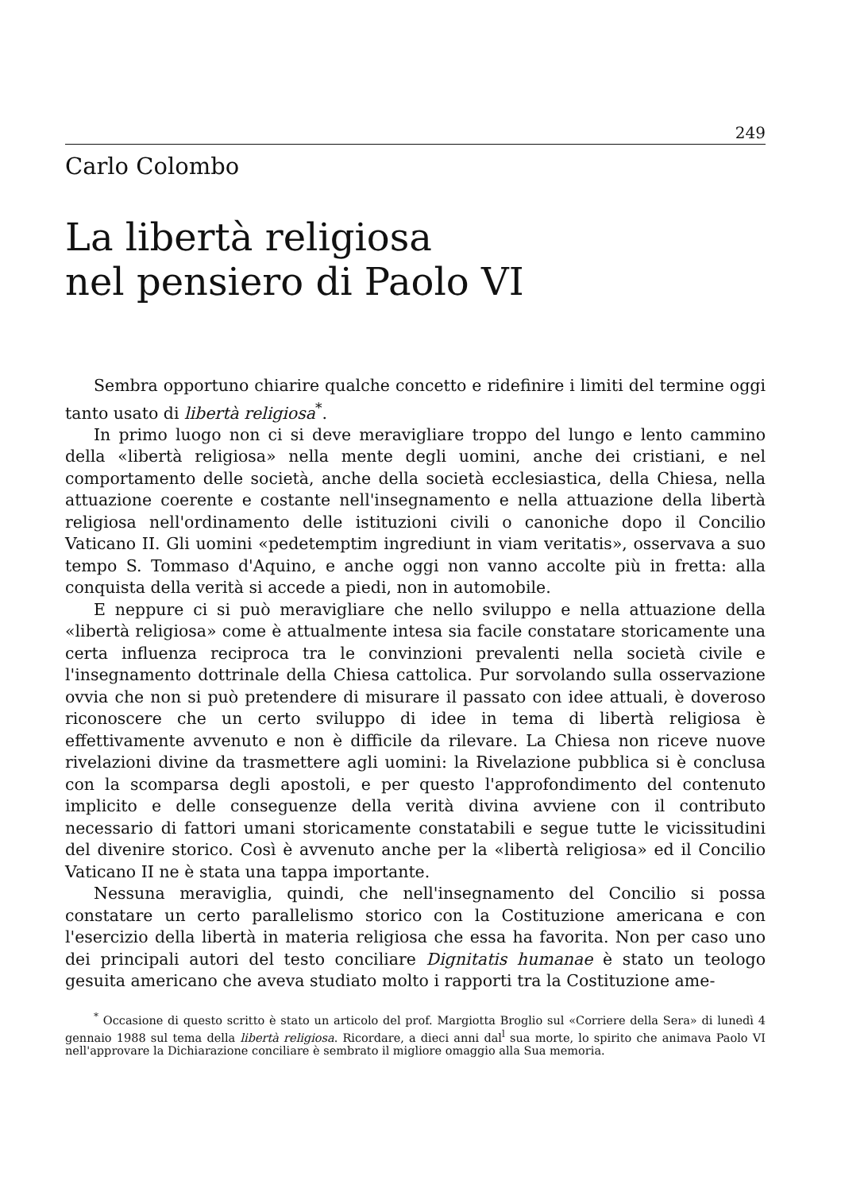249
Carlo Colombo
La libertà religiosa
nel pensiero di Paolo VI
Sembra opportuno chiarire qualche concetto e ridefinire i limiti del termine oggi tanto usato di libertà religiosa<sup>*</sup>.
In primo luogo non ci si deve meravigliare troppo del lungo e lento cammino della «libertà religiosa» nella mente degli uomini, anche dei cristiani, e nel comportamento delle società, anche della società ecclesiastica, della Chiesa, nella attuazione coerente e costante nell'insegnamento e nella attuazione della libertà religiosa nell'ordinamento delle istituzioni civili o canoniche dopo il Concilio Vaticano II. Gli uomini «pedetemptim ingrediunt in viam veritatis», osservava a suo tempo S. Tommaso d'Aquino, e anche oggi non vanno accolte più in fretta: alla conquista della verità si accede a piedi, non in automobile.
E neppure ci si può meravigliare che nello sviluppo e nella attuazione della «libertà religiosa» come è attualmente intesa sia facile constatare storicamente una certa influenza reciproca tra le convinzioni prevalenti nella società civile e l'insegnamento dottrinale della Chiesa cattolica. Pur sorvolando sulla osservazione ovvia che non si può pretendere di misurare il passato con idee attuali, è doveroso riconoscere che un certo sviluppo di idee in tema di libertà religiosa è effettivamente avvenuto e non è difficile da rilevare. La Chiesa non riceve nuove rivelazioni divine da trasmettere agli uomini: la Rivelazione pubblica si è conclusa con la scomparsa degli apostoli, e per questo l'approfondimento del contenuto implicito e delle conseguenze della verità divina avviene con il contributo necessario di fattori umani storicamente constatabili e segue tutte le vicissitudini del divenire storico. Così è avvenuto anche per la «libertà religiosa» ed il Concilio Vaticano II ne è stata una tappa importante.
Nessuna meraviglia, quindi, che nell'insegnamento del Concilio si possa constatare un certo parallelismo storico con la Costituzione americana e con l'esercizio della libertà in materia religiosa che essa ha favorita. Non per caso uno dei principali autori del testo conciliare Dignitatis humanae è stato un teologo gesuita americano che aveva studiato molto i rapporti tra la Costituzione ame-
<sup>*</sup> Occasione di questo scritto è stato un articolo del prof. Margiotta Broglio sul «Corriere della Sera» di lunedì 4 gennaio 1988 sul tema della libertà religiosa. Ricordare, a dieci anni dal<sup>l</sup> sua morte, lo spirito che animava Paolo VI nell'approvare la Dichiarazione conciliare è sembrato il migliore omaggio alla Sua memoria.